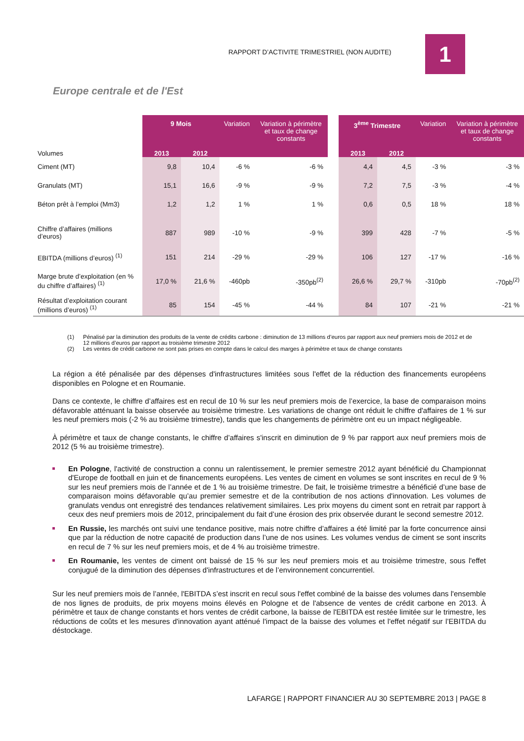RAPPORT D’ACTIVITE TRIMESTRIEL (NON AUDITE)
1
Europe centrale et de l'Est
| Volumes | 9 Mois | | Variation | Variation à périmètre et taux de change constants | | 3<sup>ème</sup> Trimestre | | Variation | Variation à périmètre et taux de change constants |
| | 2013 | 2012 | | | | 2013 | 2012 | | |
| Ciment (MT) | 9,8 | 10,4 | -6 % | -6 % | | 4,4 | 4,5 | -3 % | -3 % |
| Granulats (MT) | 15,1 | 16,6 | -9 % | -9 % | | 7,2 | 7,5 | -3 % | -4 % |
| Béton prêt à l’emploi (Mm3) | 1,2 | 1,2 | 1 % | 1 % | | 0,6 | 0,5 | 18 % | 18 % |
| Chiffre d’affaires (millions d’euros) | 887 | 989 | -10 % | -9 % | | 399 | 428 | -7 % | -5 % |
| EBITDA (millions d’euros) <sup>(1)</sup> | 151 | 214 | -29 % | -29 % | | 106 | 127 | -17 % | -16 % |
| Marge brute d’exploitation (en % du chiffre d’affaires) <sup>(1)</sup> | 17,0 % | 21,6 % | -460pb | -350pb<sup>(2)</sup> | | 26,6 % | 29,7 % | -310pb | -70pb<sup>(2)</sup> |
| Résultat d’exploitation courant (millions d’euros) <sup>(1)</sup> | 85 | 154 | -45 % | -44 % | | 84 | 107 | -21 % | -21 % |
(1) Pénalisé par la diminution des produits de la vente de crédits carbone : diminution de 13 millions d’euros par rapport aux neuf premiers mois de 2012 et de 12 millions d’euros par rapport au troisième trimestre 2012
(2) Les ventes de crédit carbone ne sont pas prises en compte dans le calcul des marges à périmètre et taux de change constants
La région a été pénalisée par des dépenses d'infrastructures limitées sous l'effet de la réduction des financements européens disponibles en Pologne et en Roumanie.
Dans ce contexte, le chiffre d’affaires est en recul de 10 % sur les neuf premiers mois de l’exercice, la base de comparaison moins défavorable atténuant la baisse observée au troisième trimestre. Les variations de change ont réduit le chiffre d'affaires de 1 % sur les neuf premiers mois (-2 % au troisième trimestre), tandis que les changements de périmètre ont eu un impact négligeable.
À périmètre et taux de change constants, le chiffre d’affaires s'inscrit en diminution de 9 % par rapport aux neuf premiers mois de 2012 (5 % au troisième trimestre).
En Pologne, l'activité de construction a connu un ralentissement, le premier semestre 2012 ayant bénéficié du Championnat d'Europe de football en juin et de financements européens. Les ventes de ciment en volumes se sont inscrites en recul de 9 % sur les neuf premiers mois de l’année et de 1 % au troisième trimestre. De fait, le troisième trimestre a bénéficié d’une base de comparaison moins défavorable qu’au premier semestre et de la contribution de nos actions d'innovation. Les volumes de granulats vendus ont enregistré des tendances relativement similaires. Les prix moyens du ciment sont en retrait par rapport à ceux des neuf premiers mois de 2012, principalement du fait d’une érosion des prix observée durant le second semestre 2012.
En Russie, les marchés ont suivi une tendance positive, mais notre chiffre d’affaires a été limité par la forte concurrence ainsi que par la réduction de notre capacité de production dans l’une de nos usines. Les volumes vendus de ciment se sont inscrits en recul de 7 % sur les neuf premiers mois, et de 4 % au troisième trimestre.
En Roumanie, les ventes de ciment ont baissé de 15 % sur les neuf premiers mois et au troisième trimestre, sous l'effet conjugué de la diminution des dépenses d'infrastructures et de l’environnement concurrentiel.
Sur les neuf premiers mois de l’année, l'EBITDA s’est inscrit en recul sous l'effet combiné de la baisse des volumes dans l'ensemble de nos lignes de produits, de prix moyens moins élevés en Pologne et de l'absence de ventes de crédit carbone en 2013. À périmètre et taux de change constants et hors ventes de crédit carbone, la baisse de l'EBITDA est restée limitée sur le trimestre, les réductions de coûts et les mesures d'innovation ayant atténué l'impact de la baisse des volumes et l'effet négatif sur l’EBITDA du déstockage.
LAFARGE | RAPPORT FINANCIER AU 30 SEPTEMBRE 2013 | PAGE 8